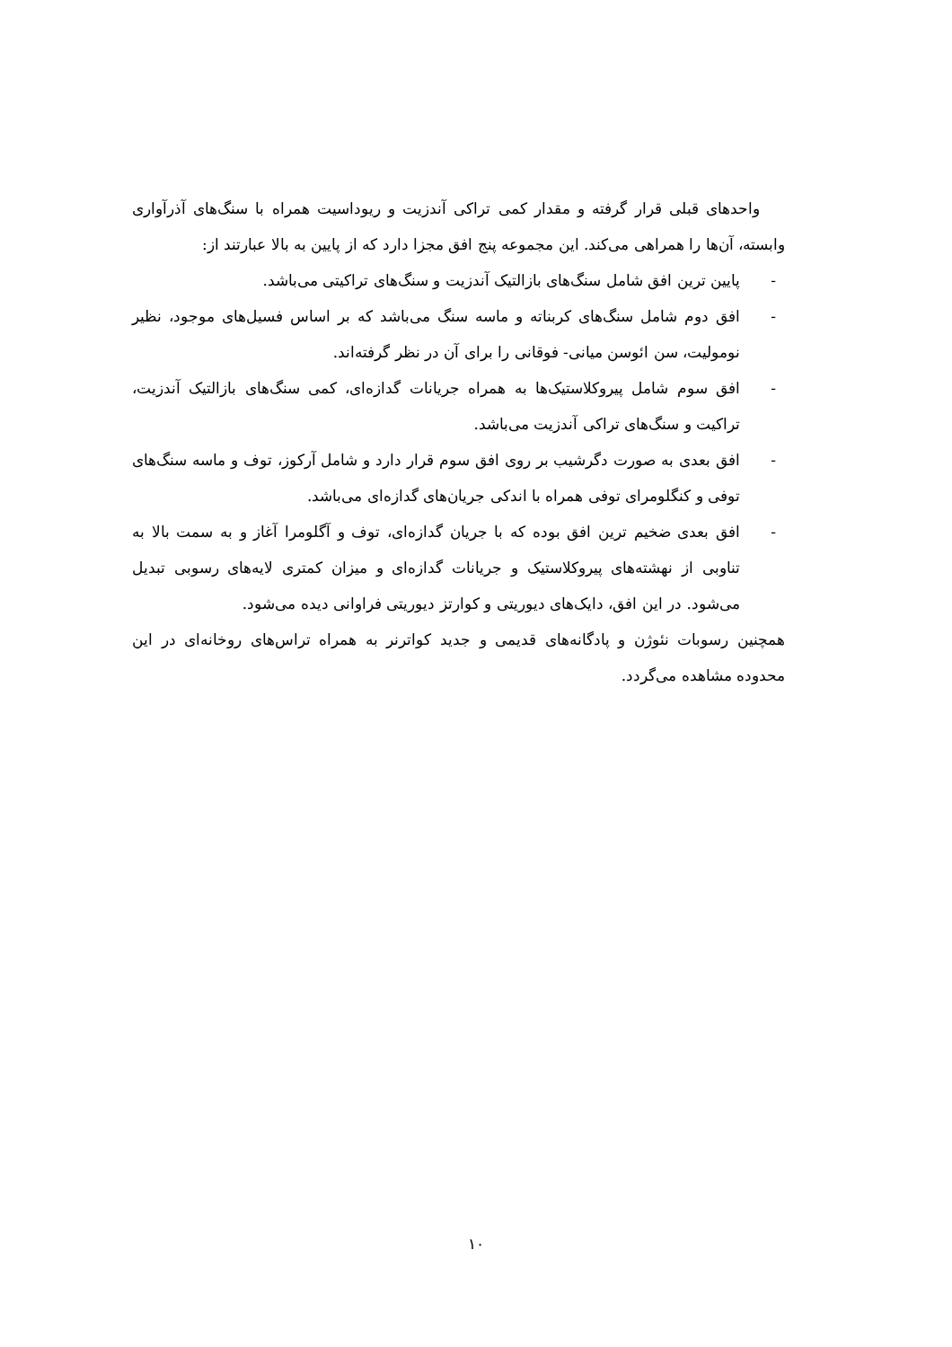واحدهای قبلی قرار گرفته و مقدار کمی تراکی آندزیت و ریوداسیت همراه با سنگ‌های آذرآواری وابسته، آن‌ها را همراهی می‌کند. این مجموعه پنج افق مجزا دارد که از پایین به بالا عبارتند از:
- پایین ترین افق شامل سنگ‌های بازالتیک آندزیت و سنگ‌های تراکیتی می‌باشد.
- افق دوم شامل سنگ‌های کربناته و ماسه سنگ می‌باشد که بر اساس فسیل‌های موجود، نظیر نومولیت، سن ائوسن میانی- فوقانی را برای آن در نظر گرفته‌اند.
- افق سوم شامل پیروکلاستیک‌ها به همراه جریانات گدازه‌ای، کمی سنگ‌های بازالتیک آندزیت، تراکیت و سنگ‌های تراکی آندزیت می‌باشد.
- افق بعدی به صورت دگرشیب بر روی افق سوم قرار دارد و شامل آرکوز، توف و ماسه سنگ‌های توفی و کنگلومرای توفی همراه با اندکی جریان‌های گدازه‌ای می‌باشد.
- افق بعدی ضخیم ترین افق بوده که با جریان گدازه‌ای، توف و آگلومرا آغاز و به سمت بالا به تناوبی از نهشته‌های پیروکلاستیک و جریانات گدازه‌ای و میزان کمتری لایه‌های رسوبی تبدیل می‌شود. در این افق، دایک‌های دیوریتی و کوارتز دیوریتی فراوانی دیده می‌شود.
همچنین رسوبات نئوژن و پادگانه‌های قدیمی و جدید کواترنر به همراه تراس‌های روخانه‌ای در این محدوده مشاهده می‌گردد.
۱۰